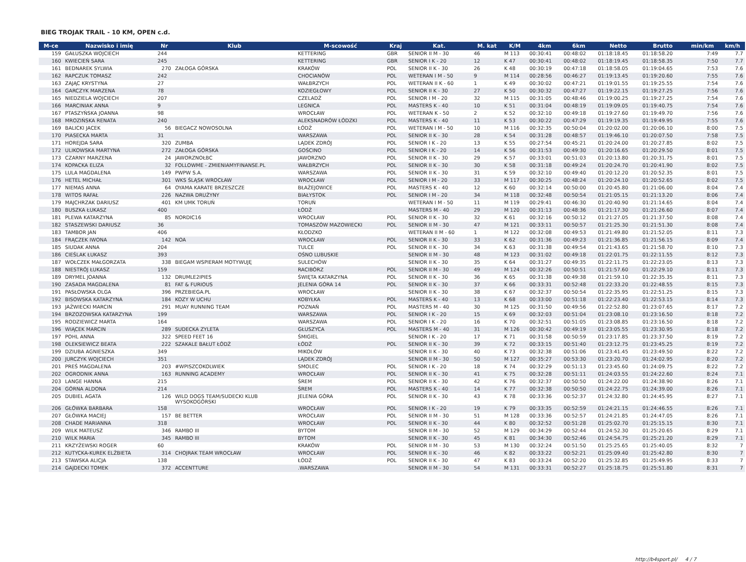BIEG TROJAK TRAIL - 10 KM, OPEN c.d.
| M-ce | Nazwisko i imię | Nr | Klub | M-scowość | Kraj | Kat. | M. kat | K/M | 4km | 6km | Netto | Brutto | min/km | km/h |
| --- | --- | --- | --- | --- | --- | --- | --- | --- | --- | --- | --- | --- | --- | --- |
| 159 | GAŁUSZKA WOJCIECH | 244 | | KETTERING | GBR | SENIOR II M - 30 | 46 | M 113 | 00:30:41 | 00:48:02 | 01:18:18.45 | 01:18:58.20 | 7:49 | 7.7 |
| 160 | KWIECIEŃ SARA | 245 | | KETTERING | GBR | SENIOR I K - 20 | 12 | K 47 | 00:30:41 | 00:48:02 | 01:18:19.45 | 01:18:58.35 | 7:50 | 7.7 |
| 161 | BEDNAREK SYLWIA | 270 | ZAŁOGA GÓRSKA | KRAKÓW | POL | SENIOR II K - 30 | 26 | K 48 | 00:30:19 | 00:47:18 | 01:18:58.05 | 01:19:04.65 | 7:53 | 7.6 |
| 162 | RAPCZUK TOMASZ | 242 | | CHOCIANÓW | POL | WETERAN I M - 50 | 9 | M 114 | 00:28:56 | 00:46:27 | 01:19:13.45 | 01:19:20.60 | 7:55 | 7.6 |
| 163 | ZAJĄC KRYSTYNA | 27 | | WAŁBRZYCH | POL | WETERAN II K - 60 | 1 | K 49 | 00:30:02 | 00:47:21 | 01:19:01.55 | 01:19:25.55 | 7:54 | 7.6 |
| 164 | GARCZYK MARZENA | 78 | | KOZIEGŁOWY | POL | SENIOR II K - 30 | 27 | K 50 | 00:30:32 | 00:47:27 | 01:19:22.15 | 01:19:27.25 | 7:56 | 7.6 |
| 165 | NIEDZIELA WOJCIECH | 207 | | CZELADŹ | POL | SENIOR I M - 20 | 32 | M 115 | 00:31:05 | 00:48:46 | 01:19:00.25 | 01:19:27.25 | 7:54 | 7.6 |
| 166 | MARCINIAK ANNA | 9 | | LEGNICA | POL | MASTERS K - 40 | 10 | K 51 | 00:31:04 | 00:48:19 | 01:19:09.05 | 01:19:40.75 | 7:54 | 7.6 |
| 167 | PTASZYŃSKA JOANNA | 98 | | WROCŁAW | POL | WETERAN K - 50 | 2 | K 52 | 00:32:10 | 00:49:18 | 01:19:27.60 | 01:19:49.70 | 7:56 | 7.6 |
| 168 | MROZIŃSKA RENATA | 240 | | ALEKSNADRÓW ŁÓDZKI | POL | MASTERS K - 40 | 11 | K 53 | 00:30:22 | 00:47:29 | 01:19:19.35 | 01:19:49.95 | 7:55 | 7.6 |
| 169 | BALICKI JACEK | 56 | BIEGACZ NOWOSOLNA | ŁÓDŹ | POL | WETERAN I M - 50 | 10 | M 116 | 00:32:35 | 00:50:04 | 01:20:02.00 | 01:20:06.10 | 8:00 | 7.5 |
| 170 | PIASECKA MARTA | 31 | | WARSZAWA | POL | SENIOR II K - 30 | 28 | K 54 | 00:31:28 | 00:48:57 | 01:19:46.10 | 01:20:07.50 | 7:58 | 7.5 |
| 171 | HOREJDA SARA | 320 | ZUMBA | LĄDEK ZDRÓJ | POL | SENIOR I K - 20 | 13 | K 55 | 00:27:54 | 00:45:21 | 01:20:24.00 | 01:20:27.85 | 8:02 | 7.5 |
| 172 | ULIKOWSKA MARTYNA | 272 | ZAŁOGA GÓRSKA | GOŚCINO | POL | SENIOR I K - 20 | 14 | K 56 | 00:31:53 | 00:49:30 | 01:20:16.65 | 01:20:29.50 | 8:01 | 7.5 |
| 173 | CZARNY MARZENA | 24 | JAWORZNOŁBC | JAWORZNO | POL | SENIOR II K - 30 | 29 | K 57 | 00:33:01 | 00:51:03 | 01:20:13.80 | 01:20:31.75 | 8:01 | 7.5 |
| 174 | KOPACKA ELIZA | 32 | FOLLOWME - ZMIENIAMYFINANSE.PL | WAŁBRZYCH | POL | SENIOR II K - 30 | 30 | K 58 | 00:31:18 | 00:49:24 | 01:20:24.70 | 01:20:41.90 | 8:02 | 7.5 |
| 175 | LULA MAGDALENA | 149 | PWPW S.A. | WARSZAWA | POL | SENIOR II K - 30 | 31 | K 59 | 00:32:10 | 00:49:40 | 01:20:12.20 | 01:20:52.35 | 8:01 | 7.5 |
| 176 | HETEL MICHAŁ | 301 | WKS ŚLĄSK WROCŁAW | WROCŁAW | POL | SENIOR I M - 20 | 33 | M 117 | 00:30:25 | 00:48:24 | 01:20:24.10 | 01:20:52.65 | 8:02 | 7.5 |
| 177 | NIEMAS ANNA | 64 | OYAMA KARATE BRZESZCZE | BŁAŻEJOWICE | POL | MASTERS K - 40 | 12 | K 60 | 00:32:14 | 00:50:00 | 01:20:45.80 | 01:21:06.00 | 8:04 | 7.4 |
| 178 | WITOS RAFAŁ | 226 | NAZWA DRUŻYNY | BIAŁYSTOK | POL | SENIOR I M - 20 | 34 | M 118 | 00:32:48 | 00:50:54 | 01:21:05.15 | 01:21:13.20 | 8:06 | 7.4 |
| 179 | MAJCHRZAK DARIUSZ | 401 | KM UMK TORUŃ | TORUŃ | | WETERAN I M - 50 | 11 | M 119 | 00:29:41 | 00:46:30 | 01:20:40.90 | 01:21:14.65 | 8:04 | 7.4 |
| 180 | BUSZKA ŁUKASZ | 400 | | ŁÓDŹ | | MASTERS M - 40 | 29 | M 120 | 00:31:13 | 00:48:36 | 01:21:17.30 | 01:21:26.60 | 8:07 | 7.4 |
| 181 | PLEWA KATARZYNA | 85 | NORDIC16 | WROCŁAW | POL | SENIOR II K - 30 | 32 | K 61 | 00:32:16 | 00:50:12 | 01:21:27.05 | 01:21:37.50 | 8:08 | 7.4 |
| 182 | STASZEWSKI DARIUSZ | 36 | | TOMASZÓW MAZOWIECKI | POL | SENIOR II M - 30 | 47 | M 121 | 00:33:11 | 00:50:57 | 01:21:25.30 | 01:21:51.30 | 8:08 | 7.4 |
| 183 | TAMBOR JAN | 406 | | KŁODZKO | | WETERAN II M - 60 | 1 | M 122 | 00:32:08 | 00:49:53 | 01:21:49.80 | 01:21:52.05 | 8:11 | 7.3 |
| 184 | FRĄCZEK IWONA | 142 | NOA | WROCŁAW | POL | SENIOR II K - 30 | 33 | K 62 | 00:31:36 | 00:49:23 | 01:21:36.85 | 01:21:56.15 | 8:09 | 7.4 |
| 185 | SIUDAK ANNA | 204 | | TULCE | POL | SENIOR II K - 30 | 34 | K 63 | 00:31:38 | 00:49:54 | 01:21:43.65 | 01:21:58.70 | 8:10 | 7.3 |
| 186 | CIEŚLAK ŁUKASZ | 393 | | OŚNO LUBUSKIE | | SENIOR II M - 30 | 48 | M 123 | 00:31:02 | 00:49:18 | 01:22:01.75 | 01:22:11.55 | 8:12 | 7.3 |
| 187 | WOŁCZEK MAŁGORZATA | 338 | BIEGAM WSPIERAM MOTYWUJĘ | SULECHÓW | | SENIOR II K - 30 | 35 | K 64 | 00:31:27 | 00:49:35 | 01:22:11.75 | 01:22:23.05 | 8:13 | 7.3 |
| 188 | NIESTRÓJ ŁUKASZ | 159 | | RACIBÓRZ | POL | SENIOR II M - 30 | 49 | M 124 | 00:32:26 | 00:50:51 | 01:21:57.60 | 01:22:29.10 | 8:11 | 7.3 |
| 189 | DRYMEL JOANNA | 132 | DRUMLE2IPIES | ŚWIĘTA KATARZYNA | POL | SENIOR II K - 30 | 36 | K 65 | 00:31:38 | 00:49:38 | 01:21:59.10 | 01:22:35.35 | 8:11 | 7.3 |
| 190 | ZASADA MAGDALENA | 81 | FAT & FURIOUS | JELENIA GÓRA 14 | POL | SENIOR II K - 30 | 37 | K 66 | 00:33:31 | 00:52:48 | 01:22:33.20 | 01:22:48.55 | 8:15 | 7.3 |
| 191 | PASŁOWSKA OLGA | 396 | PRZEBIEGA.PL | WROCŁAW | | SENIOR II K - 30 | 38 | K 67 | 00:32:37 | 00:50:54 | 01:22:35.95 | 01:22:51.25 | 8:15 | 7.3 |
| 192 | BISOWSKA KATARZYNA | 184 | KOZY W UCHU | KOBYŁKA | POL | MASTERS K - 40 | 13 | K 68 | 00:33:00 | 00:51:18 | 01:22:23.40 | 01:22:53.15 | 8:14 | 7.3 |
| 193 | JAŻWIECKI MARCIN | 291 | MUAY RUNNING TEAM | POZNAŃ | POL | MASTERS M - 40 | 30 | M 125 | 00:31:50 | 00:49:56 | 01:22:52.80 | 01:23:07.65 | 8:17 | 7.2 |
| 194 | BRZOZOWSKA KATARZYNA | 199 | | WARSZAWA | POL | SENIOR I K - 20 | 15 | K 69 | 00:32:03 | 00:51:04 | 01:23:08.10 | 01:23:16.50 | 8:18 | 7.2 |
| 195 | RODZIEWICZ MARTA | 164 | | WARSZAWA | POL | SENIOR I K - 20 | 16 | K 70 | 00:32:51 | 00:51:05 | 01:23:08.85 | 01:23:16.50 | 8:18 | 7.2 |
| 196 | WIĄCEK MARCIN | 289 | SUDECKA ZYLETA | GŁUSZYCA | POL | MASTERS M - 40 | 31 | M 126 | 00:30:42 | 00:49:19 | 01:23:05.55 | 01:23:30.95 | 8:18 | 7.2 |
| 197 | POHL ANNA | 322 | SPEED FEET 16 | ŚMIGIEL | | SENIOR I K - 20 | 17 | K 71 | 00:31:58 | 00:50:59 | 01:23:17.85 | 01:23:37.50 | 8:19 | 7.2 |
| 198 | OLEKSIEWICZ BEATA | 222 | SZAKALE BAŁUT ŁÓDŹ | ŁÓDŹ | POL | SENIOR II K - 30 | 39 | K 72 | 00:33:15 | 00:51:40 | 01:23:12.75 | 01:23:45.25 | 8:19 | 7.2 |
| 199 | DZIUBA AGNIESZKA | 349 | | MIKOŁÓW | | SENIOR II K - 30 | 40 | K 73 | 00:32:38 | 00:51:06 | 01:23:41.45 | 01:23:49.50 | 8:22 | 7.2 |
| 200 | JURCZYK WOJCIECH | 351 | | LĄDEK ZDRÓJ | | SENIOR II M - 30 | 50 | M 127 | 00:35:27 | 00:53:30 | 01:23:20.70 | 01:24:02.95 | 8:20 | 7.2 |
| 201 | PREŚ MAGDALENA | 203 | #WPISZCOKOLWIEK | SMOLEC | POL | SENIOR I K - 20 | 18 | K 74 | 00:32:29 | 00:51:13 | 01:23:45.60 | 01:24:09.75 | 8:22 | 7.2 |
| 202 | OGRODNIK ANNA | 163 | RUNNING ACADEMY | WROCŁAW | POL | SENIOR II K - 30 | 41 | K 75 | 00:32:28 | 00:51:11 | 01:24:03.55 | 01:24:22.60 | 8:24 | 7.1 |
| 203 | LANGE HANNA | 215 | | ŚREM | POL | SENIOR II K - 30 | 42 | K 76 | 00:32:37 | 00:50:50 | 01:24:22.00 | 01:24:38.90 | 8:26 | 7.1 |
| 204 | GÓRNA ALDONA | 214 | | ŚREM | POL | MASTERS K - 40 | 14 | K 77 | 00:32:38 | 00:50:50 | 01:24:22.75 | 01:24:39.00 | 8:26 | 7.1 |
| 205 | DUBIEL AGATA | 126 | WILD DOGS TEAM/SUDECKI KLUB WYSOKOGÓRSKI | JELENIA GÓRA | POL | SENIOR II K - 30 | 43 | K 78 | 00:33:36 | 00:52:37 | 01:24:32.80 | 01:24:45.95 | 8:27 | 7.1 |
| 206 | GŁÓWKA BARBARA | 158 | | WROCŁAW | POL | SENIOR I K - 20 | 19 | K 79 | 00:33:35 | 00:52:59 | 01:24:21.15 | 01:24:46.55 | 8:26 | 7.1 |
| 207 | GŁÓWKA MACIEJ | 157 | BE BETTER | WROCŁAW | POL | SENIOR II M - 30 | 51 | M 128 | 00:33:36 | 00:52:57 | 01:24:21.85 | 01:24:47.05 | 8:26 | 7.1 |
| 208 | CHADE MARIANNA | 318 | | WROCŁAW | POL | SENIOR II K - 30 | 44 | K 80 | 00:32:52 | 00:51:28 | 01:25:02.70 | 01:25:15.15 | 8:30 | 7.1 |
| 209 | WILK MATEUSZ | 346 | RAMBO III | BYTOM | | SENIOR II M - 30 | 52 | M 129 | 00:34:29 | 00:52:44 | 01:24:52.30 | 01:25:20.65 | 8:29 | 7.1 |
| 210 | WILK MARIA | 345 | RAMBO III | BYTOM | | SENIOR II K - 30 | 45 | K 81 | 00:34:30 | 00:52:46 | 01:24:54.75 | 01:25:21.20 | 8:29 | 7.1 |
| 211 | KRZYŻEWSKI ROGER | 60 | | KRAKÓW | POL | SENIOR II M - 30 | 53 | M 130 | 00:32:24 | 00:51:50 | 01:25:25.65 | 01:25:40.05 | 8:32 | 7 |
| 212 | KUTYCKA-KUREK ELŻBIETA | 314 | CHOJRAK TEAM WROCŁAW | WROCŁAW | POL | SENIOR II K - 30 | 46 | K 82 | 00:33:22 | 00:52:21 | 01:25:09.40 | 01:25:42.80 | 8:30 | 7 |
| 213 | STAWSKA ALICJA | 138 | | ŁÓDŹ | POL | SENIOR II K - 30 | 47 | K 83 | 00:33:24 | 00:52:20 | 01:25:32.85 | 01:25:49.95 | 8:33 | 7 |
| 214 | GAJDECKI TOMEK | 372 | ACCENTTURE | .WARSZAWA | | SENIOR II M - 30 | 54 | M 131 | 00:33:31 | 00:52:27 | 01:25:18.75 | 01:25:51.80 | 8:31 | 7 |
http://b4sport.pl/ 4 / 7